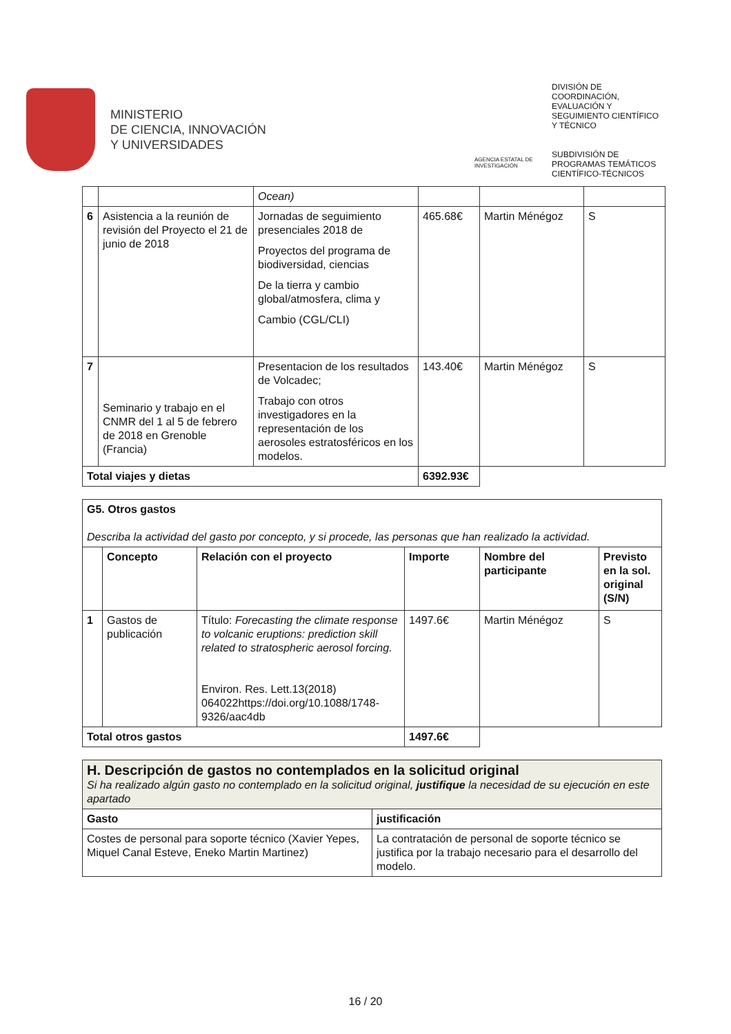MINISTERIO
DE CIENCIA, INNOVACIÓN
Y UNIVERSIDADES
AGENCIA ESTATAL DE INVESTIGACIÓN
DIVISIÓN DE
COORDINACIÓN,
EVALUACIÓN Y
SEGUIMIENTO CIENTÍFICO
Y TÉCNICO
SUBDIVISIÓN DE
PROGRAMAS TEMÁTICOS
CIENTÍFICO-TÉCNICOS
| | | Ocean) | | | |
| 6 | Asistencia a la reunión de revisión del Proyecto el 21 de junio de 2018 | Jornadas de seguimiento presenciales 2018 de Proyectos del programa de biodiversidad, ciencias De la tierra y cambio global/atmosfera, clima y Cambio (CGL/CLI) | 465.68€ | Martin Ménégoz | S |
| 7 | Seminario y trabajo en el CNMR del 1 al 5 de febrero de 2018 en Grenoble (Francia) | Presentacion de los resultados de Volcadec; Trabajo con otros investigadores en la representación de los aerosoles estratosféricos en los modelos. | 143.40€ | Martin Ménégoz | S |
| Total viajes y dietas | | | 6392.93€ | | |
| G5. Otros gastos Describa la actividad del gasto por concepto, y si procede, las personas que han realizado la actividad. | | | | | |
| | Concepto | Relación con el proyecto | Importe | Nombre del participante | Previsto en la sol. original (S/N) |
| 1 | Gastos de publicación | Título: Forecasting the climate response to volcanic eruptions: prediction skill related to stratospheric aerosol forcing. Environ. Res. Lett.13(2018) 064022https://doi.org/10.1088/1748-9326/aac4db | 1497.6€ | Martin Ménégoz | S |
| Total otros gastos | | | 1497.6€ | | |
| H. Descripción de gastos no contemplados en la solicitud original Si ha realizado algún gasto no contemplado en la solicitud original, justifique la necesidad de su ejecución en este apartado | |
| Gasto | justificación |
| Costes de personal para soporte técnico (Xavier Yepes, Miquel Canal Esteve, Eneko Martin Martinez) | La contratación de personal de soporte técnico se justifica por la trabajo necesario para el desarrollo del modelo. |
16 / 20